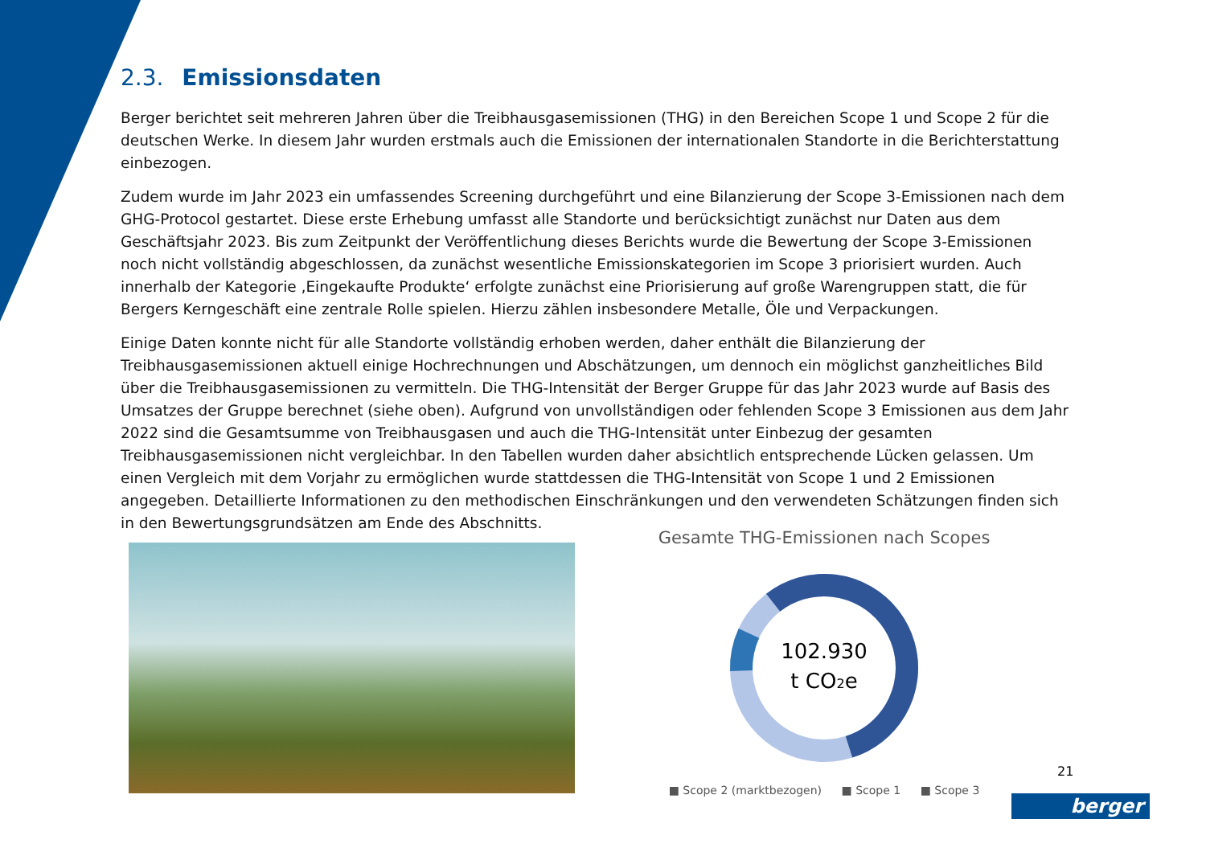2.3. Emissionsdaten
Berger berichtet seit mehreren Jahren über die Treibhausgasemissionen (THG) in den Bereichen Scope 1 und Scope 2 für die deutschen Werke. In diesem Jahr wurden erstmals auch die Emissionen der internationalen Standorte in die Berichterstattung einbezogen.
Zudem wurde im Jahr 2023 ein umfassendes Screening durchgeführt und eine Bilanzierung der Scope 3-Emissionen nach dem GHG-Protocol gestartet. Diese erste Erhebung umfasst alle Standorte und berücksichtigt zunächst nur Daten aus dem Geschäftsjahr 2023. Bis zum Zeitpunkt der Veröffentlichung dieses Berichts wurde die Bewertung der Scope 3-Emissionen noch nicht vollständig abgeschlossen, da zunächst wesentliche Emissionskategorien im Scope 3 priorisiert wurden. Auch innerhalb der Kategorie ‚Eingekaufte Produkte‘ erfolgte zunächst eine Priorisierung auf große Warengruppen statt, die für Bergers Kerngeschäft eine zentrale Rolle spielen. Hierzu zählen insbesondere Metalle, Öle und Verpackungen.
Einige Daten konnte nicht für alle Standorte vollständig erhoben werden, daher enthält die Bilanzierung der Treibhausgasemissionen aktuell einige Hochrechnungen und Abschätzungen, um dennoch ein möglichst ganzheitliches Bild über die Treibhausgasemissionen zu vermitteln. Die THG-Intensität der Berger Gruppe für das Jahr 2023 wurde auf Basis des Umsatzes der Gruppe berechnet (siehe oben). Aufgrund von unvollständigen oder fehlenden Scope 3 Emissionen aus dem Jahr 2022 sind die Gesamtsumme von Treibhausgasen und auch die THG-Intensität unter Einbezug der gesamten Treibhausgasemissionen nicht vergleichbar. In den Tabellen wurden daher absichtlich entsprechende Lücken gelassen. Um einen Vergleich mit dem Vorjahr zu ermöglichen wurde stattdessen die THG-Intensität von Scope 1 und 2 Emissionen angegeben. Detaillierte Informationen zu den methodischen Einschränkungen und den verwendeten Schätzungen finden sich in den Bewertungsgrundsätzen am Ende des Abschnitts.
Gesamte THG-Emissionen nach Scopes
102.930
t CO2e
■ Scope 2 (marktbezogen) ■ Scope 1 ■ Scope 3
21
berger